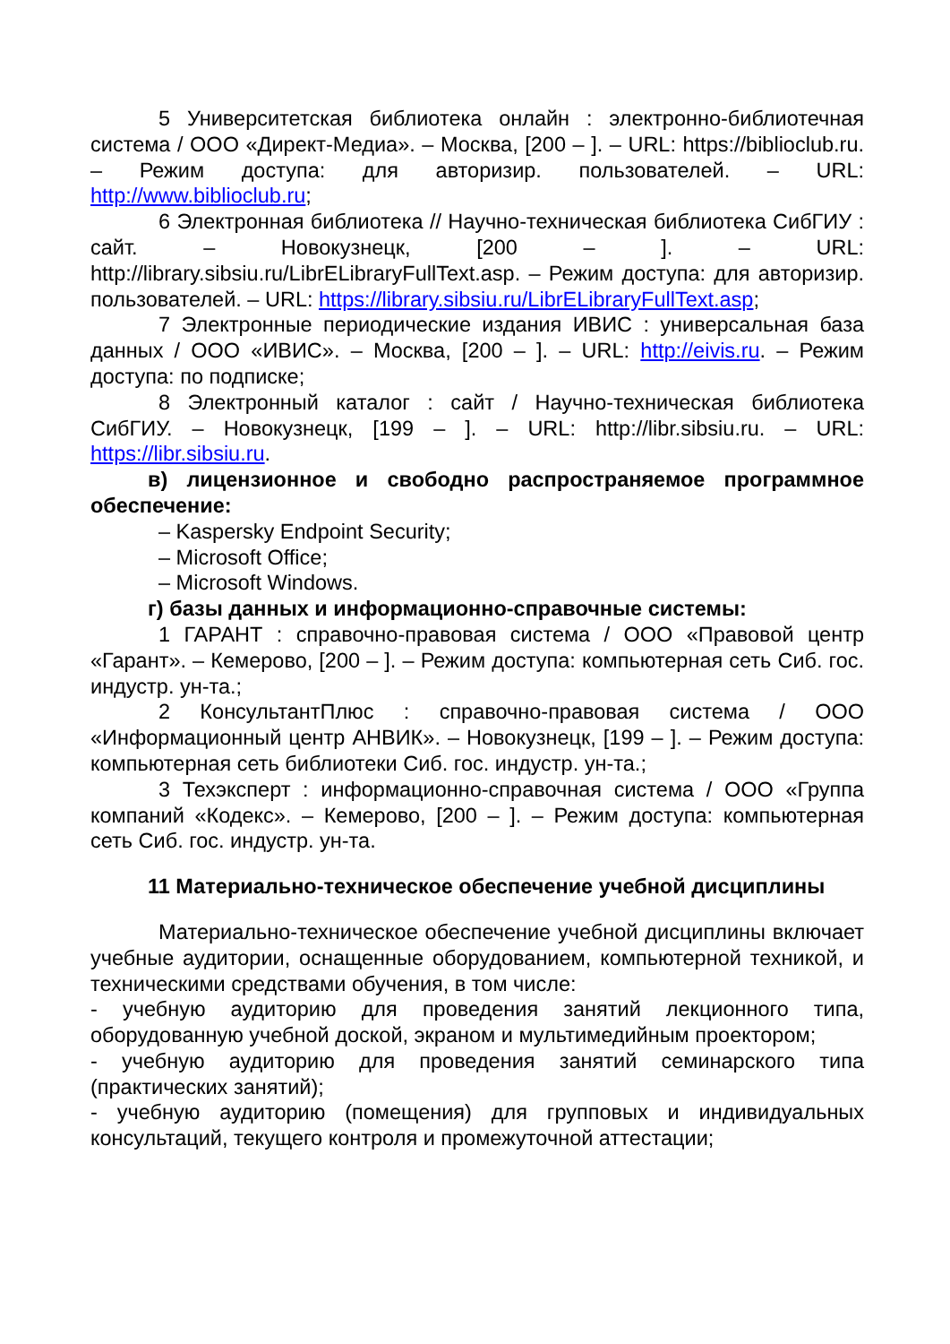5 Университетская библиотека онлайн : электронно-библиотечная система / ООО «Директ-Медиа». – Москва, [200 – ]. – URL: https://biblioclub.ru. – Режим доступа: для авторизир. пользователей. – URL: http://www.biblioclub.ru;
6 Электронная библиотека // Научно-техническая библиотека СибГИУ : сайт. – Новокузнецк, [200 – ]. – URL: http://library.sibsiu.ru/LibrELibraryFullText.asp. – Режим доступа: для авторизир. пользователей. – URL: https://library.sibsiu.ru/LibrELibraryFullText.asp;
7 Электронные периодические издания ИВИС : универсальная база данных / ООО «ИВИС». – Москва, [200 – ]. – URL: http://eivis.ru. – Режим доступа: по подписке;
8 Электронный каталог : сайт / Научно-техническая библиотека СибГИУ. – Новокузнецк, [199 – ]. – URL: http://libr.sibsiu.ru. – URL: https://libr.sibsiu.ru.
в) лицензионное и свободно распространяемое программное обеспечение:
– Kaspersky Endpoint Security;
– Microsoft Office;
– Microsoft Windows.
г) базы данных и информационно-справочные системы:
1 ГАРАНТ : справочно-правовая система / ООО «Правовой центр «Гарант». – Кемерово, [200 – ]. – Режим доступа: компьютерная сеть Сиб. гос. индустр. ун-та.;
2 КонсультантПлюс : справочно-правовая система / ООО «Информационный центр АНВИК». – Новокузнецк, [199 – ]. – Режим доступа: компьютерная сеть библиотеки Сиб. гос. индустр. ун-та.;
3 Техэксперт : информационно-справочная система / ООО «Группа компаний «Кодекс». – Кемерово, [200 – ]. – Режим доступа: компьютерная сеть Сиб. гос. индустр. ун-та.
11 Материально-техническое обеспечение учебной дисциплины
Материально-техническое обеспечение учебной дисциплины включает учебные аудитории, оснащенные оборудованием, компьютерной техникой, и техническими средствами обучения, в том числе:
- учебную аудиторию для проведения занятий лекционного типа, оборудованную учебной доской, экраном и мультимедийным проектором;
- учебную аудиторию для проведения занятий семинарского типа (практических занятий);
- учебную аудиторию (помещения) для групповых и индивидуальных консультаций, текущего контроля и промежуточной аттестации;